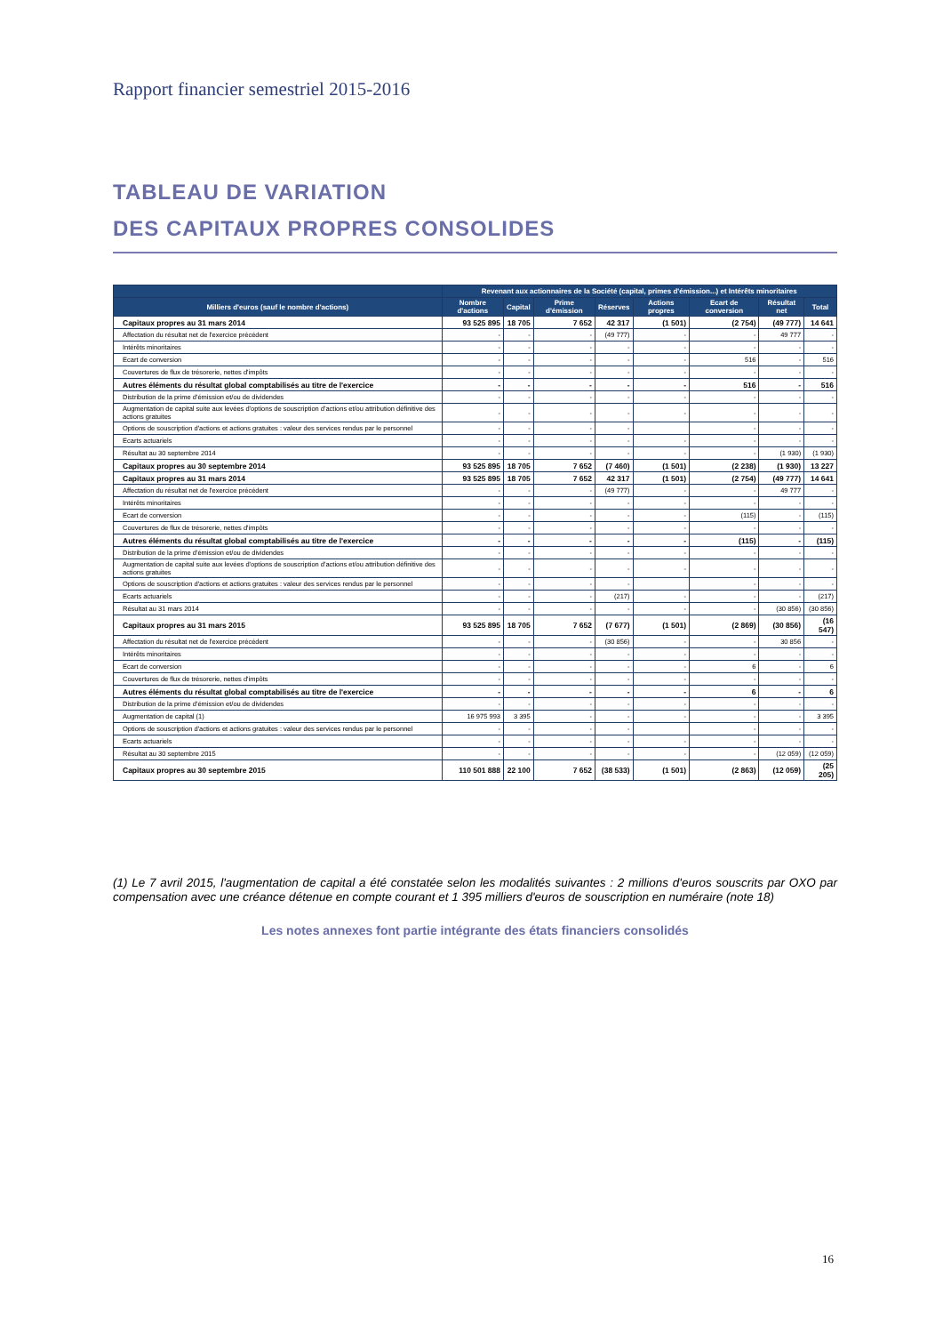Rapport financier semestriel 2015-2016
TABLEAU DE VARIATION
DES CAPITAUX PROPRES CONSOLIDES
| | Revenant aux actionnaires de la Société (capital, primes d'émission...) et Intérêts minoritaires | | | | | | | |
| --- | --- | --- | --- | --- | --- | --- | --- | --- |
| Milliers d'euros (sauf le nombre d'actions) | Nombre d'actions | Capital | Prime d'émission | Réserves | Actions propres | Ecart de conversion | Résultat net | Total |
| Capitaux propres au 31 mars 2014 | 93 525 895 | 18 705 | 7 652 | 42 317 | (1 501) | (2 754) | (49 777) | 14 641 |
| Affectation du résultat net de l'exercice précédent | - | - | - | (49 777) | - | - | 49 777 | - |
| Intérêts minoritaires | - | - | - | - | - | - | - | - |
| Ecart de conversion | - | - | - | - | - | 516 | - | 516 |
| Couvertures de flux de trésorerie, nettes d'impôts | - | - | - | - | - | - | - | - |
| Autres éléments du résultat global comptabilisés au titre de l'exercice | - | - | - | - | - | 516 | - | 516 |
| Distribution de la prime d'émission et/ou de dividendes | - | - | - | - | - | - | - | - |
| Augmentation de capital suite aux levées d'options de souscription d'actions et/ou attribution définitive des actions gratuites | - | - | - | - | - | - | - | - |
| Options de souscription d'actions et actions gratuites : valeur des services rendus par le personnel | - | - | - | - | | - | - | - |
| Ecarts actuariels | - | - | - | - | - | - | - | - |
| Résultat au 30 septembre 2014 | - | - | - | - | - | - | (1 930) | (1 930) |
| Capitaux propres au 30 septembre 2014 | 93 525 895 | 18 705 | 7 652 | (7 460) | (1 501) | (2 238) | (1 930) | 13 227 |
| Capitaux propres au 31 mars 2014 | 93 525 895 | 18 705 | 7 652 | 42 317 | (1 501) | (2 754) | (49 777) | 14 641 |
| Affectation du résultat net de l'exercice précédent | - | - | - | (49 777) | - | - | 49 777 | - |
| Intérêts minoritaires | - | - | - | - | - | - | - | - |
| Ecart de conversion | - | - | - | - | - | (115) | - | (115) |
| Couvertures de flux de trésorerie, nettes d'impôts | - | - | - | - | - | - | - | - |
| Autres éléments du résultat global comptabilisés au titre de l'exercice | - | - | - | - | - | (115) | - | (115) |
| Distribution de la prime d'émission et/ou de dividendes | - | - | - | - | - | - | - | - |
| Augmentation de capital suite aux levées d'options de souscription d'actions et/ou attribution définitive des actions gratuites | - | - | - | - | - | - | - | - |
| Options de souscription d'actions et actions gratuites : valeur des services rendus par le personnel | - | - | - | - | | - | - | - |
| Ecarts actuariels | - | - | - | (217) | - | - | - | (217) |
| Résultat au 31 mars 2014 | - | - | - | - | - | - | (30 856) | (30 856) |
| Capitaux propres au 31 mars 2015 | 93 525 895 | 18 705 | 7 652 | (7 677) | (1 501) | (2 869) | (30 856) | (16 547) |
| Affectation du résultat net de l'exercice précédent | - | - | - | (30 856) | - | - | 30 856 | - |
| Intérêts minoritaires | - | - | - | - | - | - | - | - |
| Ecart de conversion | - | - | - | - | - | 6 | - | 6 |
| Couvertures de flux de trésorerie, nettes d'impôts | - | - | - | - | - | - | - | - |
| Autres éléments du résultat global comptabilisés au titre de l'exercice | - | - | - | - | - | 6 | - | 6 |
| Distribution de la prime d'émission et/ou de dividendes | - | - | - | - | - | - | - | - |
| Augmentation de capital (1) | 16 975 993 | 3 395 | - | - | - | - | - | 3 395 |
| Options de souscription d'actions et actions gratuites : valeur des services rendus par le personnel | - | - | - | - | | - | - | - |
| Ecarts actuariels | - | - | - | - | - | - | - | - |
| Résultat au 30 septembre 2015 | - | - | - | - | - | - | (12 059) | (12 059) |
| Capitaux propres au 30 septembre 2015 | 110 501 888 | 22 100 | 7 652 | (38 533) | (1 501) | (2 863) | (12 059) | (25 205) |
(1) Le 7 avril 2015, l'augmentation de capital a été constatée selon les modalités suivantes : 2 millions d'euros souscrits par OXO par compensation avec une créance détenue en compte courant et 1 395 milliers d'euros de souscription en numéraire (note 18)
Les notes annexes font partie intégrante des états financiers consolidés
16